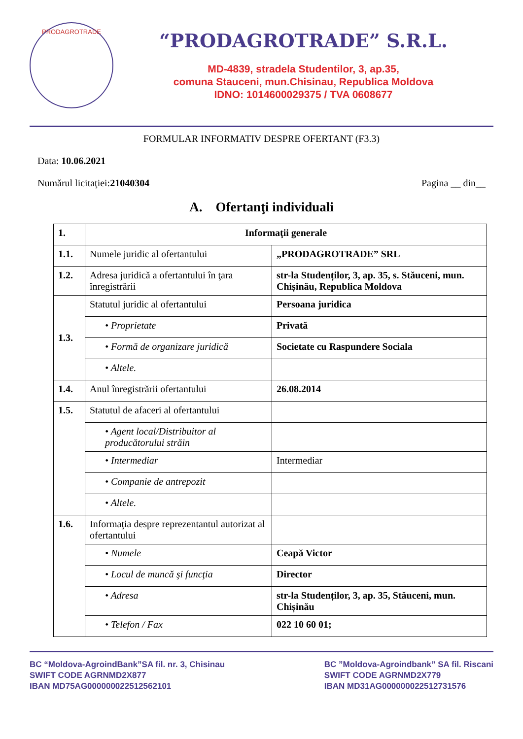PRODAGROTRADE
“PRODAGROTRADE” S.R.L.
MD-4839, stradela Studentilor, 3, ap.35,
comuna Stauceni, mun.Chisinau, Republica Moldova
IDNO: 1014600029375 / TVA 0608677
FORMULAR INFORMATIV DESPRE OFERTANT (F3.3)
Data: 10.06.2021
Numărul licitaţiei:21040304 Pagina __ din__
A. Ofertanţi individuali
| 1. | Informaţii generale | |
| 1.1. | Numele juridic al ofertantului | „PRODAGROTRADE” SRL |
| 1.2. | Adresa juridică a ofertantului în ţara înregistrării | str-la Studenților, 3, ap. 35, s. Stăuceni, mun. Chișinău, Republica Moldova |
| 1.3. | Statutul juridic al ofertantului | Persoana juridica |
| | • Proprietate | Privată |
| | • Formă de organizare juridică | Societate cu Raspundere Sociala |
| | • Altele. | |
| 1.4. | Anul înregistrării ofertantului | 26.08.2014 |
| 1.5. | Statutul de afaceri al ofertantului | |
| | • Agent local/Distribuitor al producătorului străin | |
| | • Intermediar | Intermediar |
| | • Companie de antrepozit | |
| | • Altele. | |
| 1.6. | Informaţia despre reprezentantul autorizat al ofertantului | |
| | • Numele | Ceapă Victor |
| | • Locul de muncă şi funcţia | Director |
| | • Adresa | str-la Studenților, 3, ap. 35, Stăuceni, mun. Chișinău |
| | • Telefon / Fax | 022 10 60 01; |
BC “Moldova-AgroindBank”SA fil. nr. 3, Chisinau
SWIFT CODE AGRNMD2X877
IBAN MD75AG000000022512562101
BC ”Moldova-Agroindbank” SA fil. Riscani
SWIFT CODE AGRNMD2X779
IBAN MD31AG000000022512731576